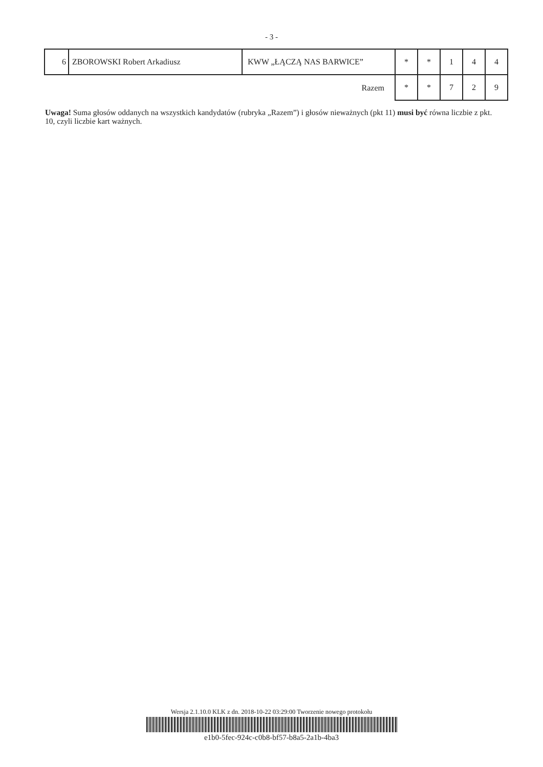- 3 -
| 6 | ZBOROWSKI Robert Arkadiusz | KWW „ŁĄCZĄ NAS BARWICE” | * | * | 1 | 4 | 4 |
| Razem | | | * | * | 7 | 2 | 9 |
Uwaga! Suma głosów oddanych na wszystkich kandydatów (rubryka „Razem”) i głosów nieważnych (pkt 11) musi być równa liczbie z pkt. 10, czyli liczbie kart ważnych.
Wersja 2.1.10.0 KLK z dn. 2018-10-22 03:29:00 Tworzenie nowego protokołu
e1b0-5fec-924c-c0b8-bf57-b8a5-2a1b-4ba3